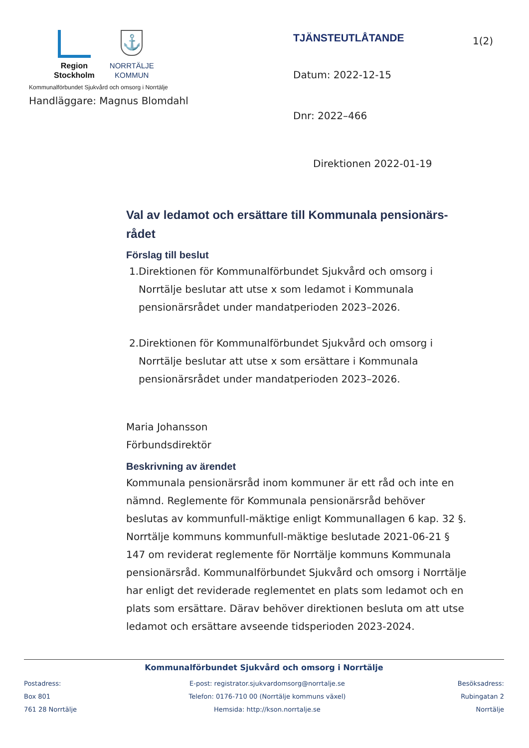Region
Stockholm
⚓
NORRTÄLJE
KOMMUN
Kommunalförbundet Sjukvård och omsorg i Norrtälje
Handläggare: Magnus Blomdahl
TJÄNSTEUTLÅTANDE
Datum: 2022-12-15
Dnr: 2022–466
Direktionen 2022-01-19
1(2)
Val av ledamot och ersättare till Kommunala pensionärs-rådet
Förslag till beslut
1. Direktionen för Kommunalförbundet Sjukvård och omsorg i Norrtälje beslutar att utse x som ledamot i Kommunala pensionärsrådet under mandatperioden 2023–2026.
2. Direktionen för Kommunalförbundet Sjukvård och omsorg i Norrtälje beslutar att utse x som ersättare i Kommunala pensionärsrådet under mandatperioden 2023–2026.
Maria Johansson
Förbundsdirektör
Beskrivning av ärendet
Kommunala pensionärsråd inom kommuner är ett råd och inte en nämnd. Reglemente för Kommunala pensionärsråd behöver beslutas av kommunfull-mäktige enligt Kommunallagen 6 kap. 32 §. Norrtälje kommuns kommunfull-mäktige beslutade 2021-06-21 § 147 om reviderat reglemente för Norrtälje kommuns Kommunala pensionärsråd. Kommunalförbundet Sjukvård och omsorg i Norrtälje har enligt det reviderade reglementet en plats som ledamot och en plats som ersättare. Därav behöver direktionen besluta om att utse ledamot och ersättare avseende tidsperioden 2023-2024.
Kommunalförbundet Sjukvård och omsorg i Norrtälje
Postadress:
Box 801
761 28 Norrtälje
E-post: registrator.sjukvardomsorg@norrtalje.se
Telefon: 0176-710 00 (Norrtälje kommuns växel)
Hemsida: http://kson.norrtalje.se
Besöksadress:
Rubingatan 2
Norrtälje